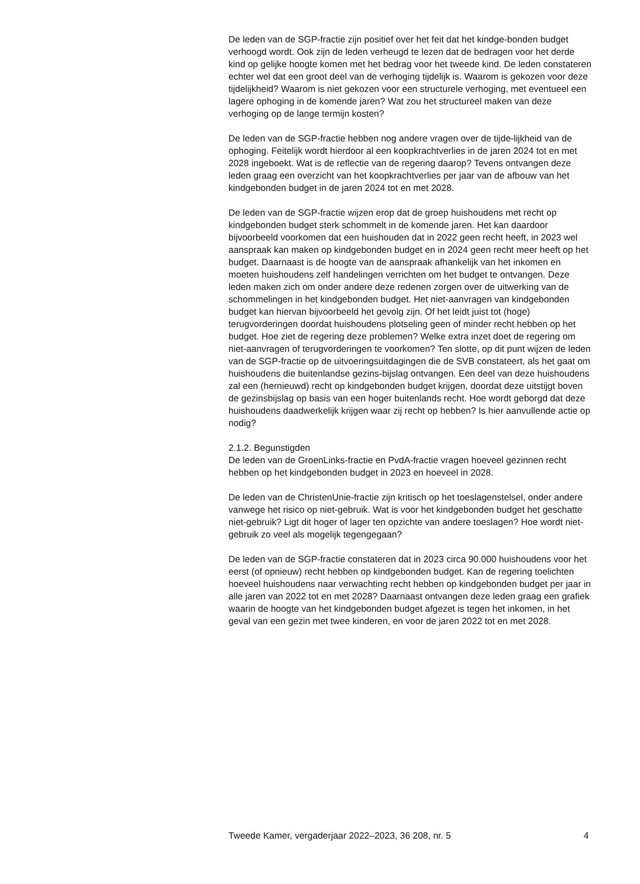De leden van de SGP-fractie zijn positief over het feit dat het kindge-bonden budget verhoogd wordt. Ook zijn de leden verheugd te lezen dat de bedragen voor het derde kind op gelijke hoogte komen met het bedrag voor het tweede kind. De leden constateren echter wel dat een groot deel van de verhoging tijdelijk is. Waarom is gekozen voor deze tijdelijkheid? Waarom is niet gekozen voor een structurele verhoging, met eventueel een lagere ophoging in de komende jaren? Wat zou het structureel maken van deze verhoging op de lange termijn kosten?
De leden van de SGP-fractie hebben nog andere vragen over de tijde-lijkheid van de ophoging. Feitelijk wordt hierdoor al een koopkrachtverlies in de jaren 2024 tot en met 2028 ingeboekt. Wat is de reflectie van de regering daarop? Tevens ontvangen deze leden graag een overzicht van het koopkrachtverlies per jaar van de afbouw van het kindgebonden budget in de jaren 2024 tot en met 2028.
De leden van de SGP-fractie wijzen erop dat de groep huishoudens met recht op kindgebonden budget sterk schommelt in de komende jaren. Het kan daardoor bijvoorbeeld voorkomen dat een huishouden dat in 2022 geen recht heeft, in 2023 wel aanspraak kan maken op kindgebonden budget en in 2024 geen recht meer heeft op het budget. Daarnaast is de hoogte van de aanspraak afhankelijk van het inkomen en moeten huishoudens zelf handelingen verrichten om het budget te ontvangen. Deze leden maken zich om onder andere deze redenen zorgen over de uitwerking van de schommelingen in het kindgebonden budget. Het niet-aanvragen van kindgebonden budget kan hiervan bijvoorbeeld het gevolg zijn. Of het leidt juist tot (hoge) terugvorderingen doordat huishoudens plotseling geen of minder recht hebben op het budget. Hoe ziet de regering deze problemen? Welke extra inzet doet de regering om niet-aanvragen of terugvorderingen te voorkomen? Ten slotte, op dit punt wijzen de leden van de SGP-fractie op de uitvoeringsuitdagingen die de SVB constateert, als het gaat om huishoudens die buitenlandse gezins-bijslag ontvangen. Een deel van deze huishoudens zal een (hernieuwd) recht op kindgebonden budget krijgen, doordat deze uitstijgt boven de gezinsbijslag op basis van een hoger buitenlands recht. Hoe wordt geborgd dat deze huishoudens daadwerkelijk krijgen waar zij recht op hebben? Is hier aanvullende actie op nodig?
2.1.2. Begunstigden
De leden van de GroenLinks-fractie en PvdA-fractie vragen hoeveel gezinnen recht hebben op het kindgebonden budget in 2023 en hoeveel in 2028.
De leden van de ChristenUnie-fractie zijn kritisch op het toeslagenstelsel, onder andere vanwege het risico op niet-gebruik. Wat is voor het kindgebonden budget het geschatte niet-gebruik? Ligt dit hoger of lager ten opzichte van andere toeslagen? Hoe wordt niet-gebruik zo veel als mogelijk tegengegaan?
De leden van de SGP-fractie constateren dat in 2023 circa 90.000 huishoudens voor het eerst (of opnieuw) recht hebben op kindgebonden budget. Kan de regering toelichten hoeveel huishoudens naar verwachting recht hebben op kindgebonden budget per jaar in alle jaren van 2022 tot en met 2028? Daarnaast ontvangen deze leden graag een grafiek waarin de hoogte van het kindgebonden budget afgezet is tegen het inkomen, in het geval van een gezin met twee kinderen, en voor de jaren 2022 tot en met 2028.
Tweede Kamer, vergaderjaar 2022–2023, 36 208, nr. 5 4